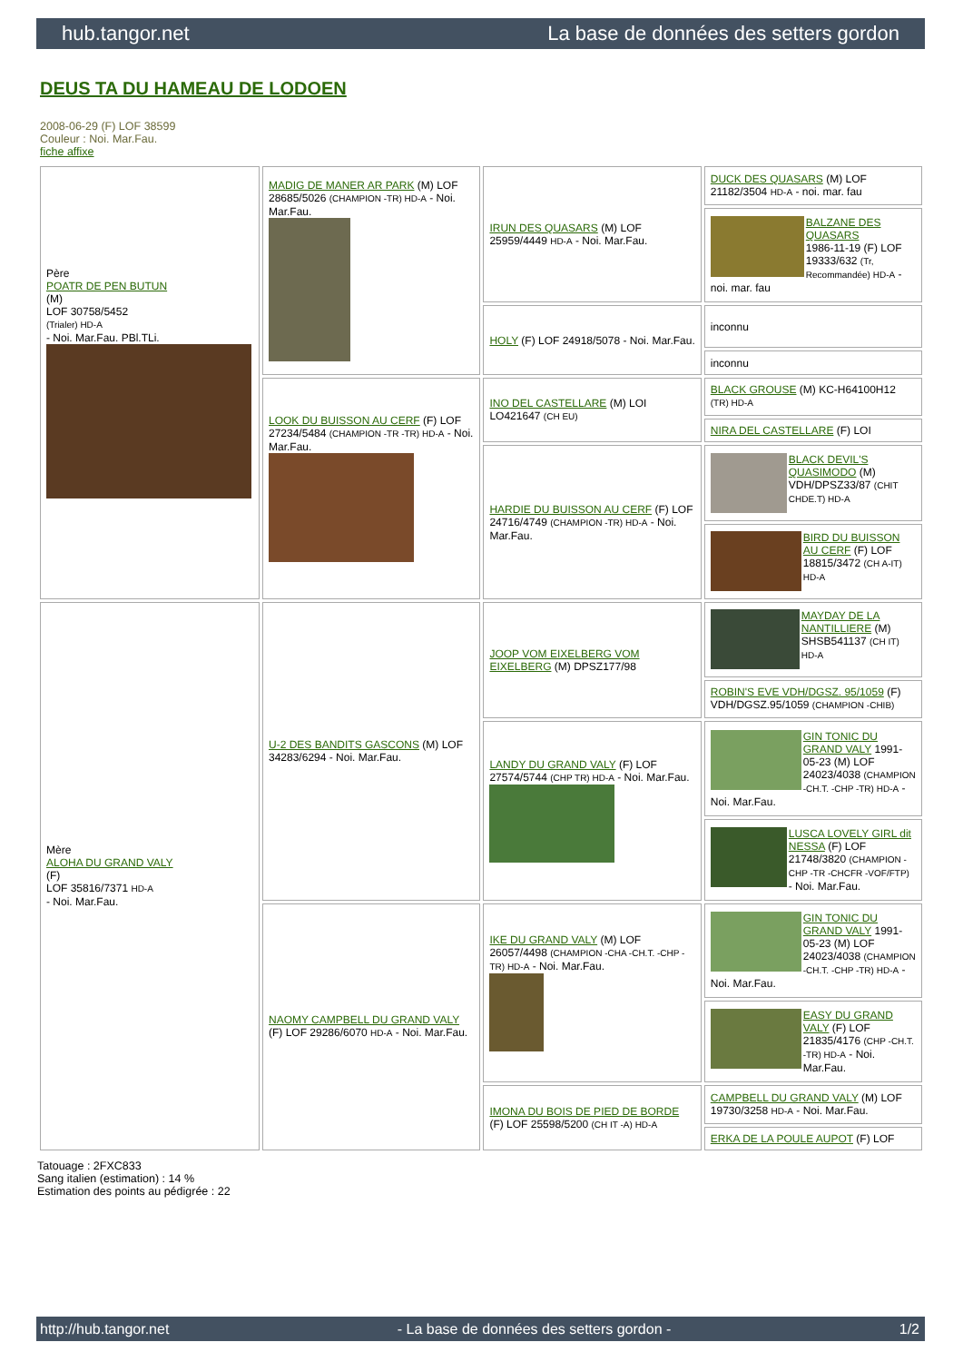hub.tangor.net La base de données des setters gordon
DEUS TA DU HAMEAU DE LODOEN
2008-06-29 (F) LOF 38599
Couleur : Noi. Mar.Fau.
fiche affixe
| Père POATR DE PEN BUTUN (M) LOF 30758/5452 (Trialer) HD-A - Noi. Mar.Fau. PBl.TLi. | MADIG DE MANER AR PARK (M) LOF 28685/5026 (CHAMPION -TR) HD-A - Noi. Mar.Fau. | IRUN DES QUASARS (M) LOF 25959/4449 HD-A - Noi. Mar.Fau. | DUCK DES QUASARS (M) LOF 21182/3504 HD-A - noi. mar. fau |
| | | | BALZANE DES QUASARS 1986-11-19 (F) LOF 19333/632 (Tr, Recommandée) HD-A - noi. mar. fau |
| | | HOLY (F) LOF 24918/5078 - Noi. Mar.Fau. | inconnu |
| | | | inconnu |
| | LOOK DU BUISSON AU CERF (F) LOF 27234/5484 (CHAMPION -TR -TR) HD-A - Noi. Mar.Fau. | INO DEL CASTELLARE (M) LOI LO421647 (CH EU) | BLACK GROUSE (M) KC-H64100H12 (TR) HD-A |
| | | | NIRA DEL CASTELLARE (F) LOI |
| | | HARDIE DU BUISSON AU CERF (F) LOF 24716/4749 (CHAMPION -TR) HD-A - Noi. Mar.Fau. | BLACK DEVIL'S QUASIMODO (M) VDH/DPSZ33/87 (CHIT CHDE.T) HD-A |
| | | | BIRD DU BUISSON AU CERF (F) LOF 18815/3472 (CH A-IT) HD-A |
| Mère ALOHA DU GRAND VALY (F) LOF 35816/7371 HD-A - Noi. Mar.Fau. | U-2 DES BANDITS GASCONS (M) LOF 34283/6294 - Noi. Mar.Fau. | JOOP VOM EIXELBERG VOM EIXELBERG (M) DPSZ177/98 | MAYDAY DE LA NANTILLIERE (M) SHSB541137 (CH IT) HD-A |
| | | | ROBIN'S EVE VDH/DGSZ. 95/1059 (F) VDH/DGSZ.95/1059 (CHAMPION -CHIB) |
| | | LANDY DU GRAND VALY (F) LOF 27574/5744 (CHP TR) HD-A - Noi. Mar.Fau. | GIN TONIC DU GRAND VALY 1991-05-23 (M) LOF 24023/4038 (CHAMPION -CH.T. -CHP -TR) HD-A - Noi. Mar.Fau. |
| | | | LUSCA LOVELY GIRL dit NESSA (F) LOF 21748/3820 (CHAMPION -CHP -TR -CHCFR -VOF/FTP) - Noi. Mar.Fau. |
| | NAOMY CAMPBELL DU GRAND VALY (F) LOF 29286/6070 HD-A - Noi. Mar.Fau. | IKE DU GRAND VALY (M) LOF 26057/4498 (CHAMPION -CHA -CH.T. -CHP -TR) HD-A - Noi. Mar.Fau. | GIN TONIC DU GRAND VALY 1991-05-23 (M) LOF 24023/4038 (CHAMPION -CH.T. -CHP -TR) HD-A - Noi. Mar.Fau. |
| | | | EASY DU GRAND VALY (F) LOF 21835/4176 (CHP -CH.T. -TR) HD-A - Noi. Mar.Fau. |
| | | IMONA DU BOIS DE PIED DE BORDE (F) LOF 25598/5200 (CH IT -A) HD-A | CAMPBELL DU GRAND VALY (M) LOF 19730/3258 HD-A - Noi. Mar.Fau. |
| | | | ERKA DE LA POULE AUPOT (F) LOF |
Tatouage : 2FXC833
Sang italien (estimation) : 14 %
Estimation des points au pédigrée : 22
http://hub.tangor.net - La base de données des setters gordon - 1/2